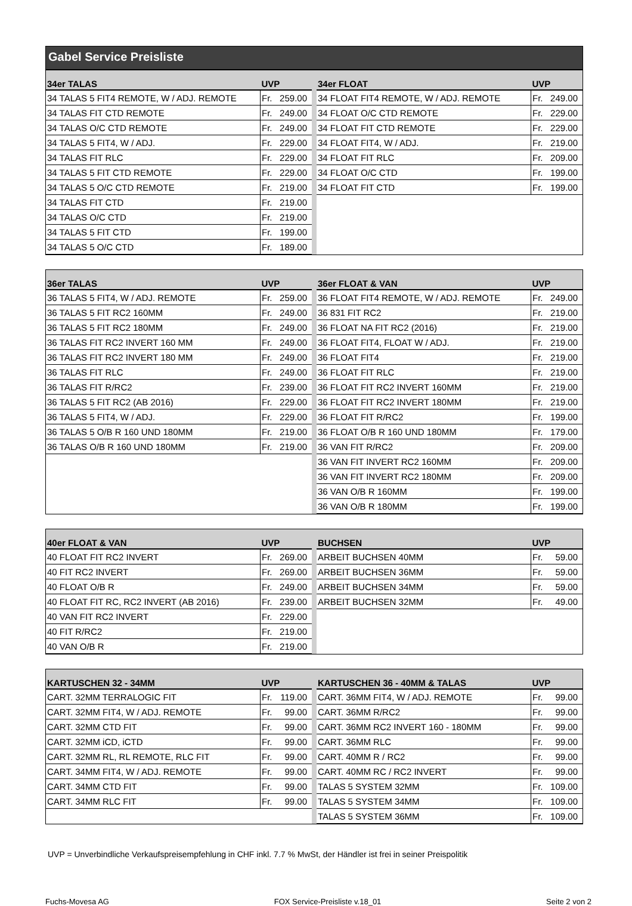Gabel Service Preisliste
| 34er TALAS | UVP |
| --- | --- |
| 34 TALAS 5 FIT4 REMOTE, W / ADJ. REMOTE | Fr. 259.00 |
| 34 TALAS FIT CTD REMOTE | Fr. 249.00 |
| 34 TALAS O/C CTD REMOTE | Fr. 249.00 |
| 34 TALAS 5 FIT4, W / ADJ. | Fr. 229.00 |
| 34 TALAS FIT RLC | Fr. 229.00 |
| 34 TALAS 5 FIT CTD REMOTE | Fr. 229.00 |
| 34 TALAS 5 O/C CTD REMOTE | Fr. 219.00 |
| 34 TALAS FIT CTD | Fr. 219.00 |
| 34 TALAS O/C CTD | Fr. 219.00 |
| 34 TALAS 5 FIT CTD | Fr. 199.00 |
| 34 TALAS 5 O/C CTD | Fr. 189.00 |
| 34er FLOAT | UVP |
| --- | --- |
| 34 FLOAT FIT4 REMOTE, W / ADJ. REMOTE | Fr. 249.00 |
| 34 FLOAT O/C CTD REMOTE | Fr. 229.00 |
| 34 FLOAT FIT CTD REMOTE | Fr. 229.00 |
| 34 FLOAT FIT4, W / ADJ. | Fr. 219.00 |
| 34 FLOAT FIT RLC | Fr. 209.00 |
| 34 FLOAT O/C CTD | Fr. 199.00 |
| 34 FLOAT FIT CTD | Fr. 199.00 |
| 36er TALAS | UVP |
| --- | --- |
| 36 TALAS 5 FIT4, W / ADJ. REMOTE | Fr. 259.00 |
| 36 TALAS 5 FIT RC2 160MM | Fr. 249.00 |
| 36 TALAS 5 FIT RC2 180MM | Fr. 249.00 |
| 36 TALAS FIT RC2 INVERT 160 MM | Fr. 249.00 |
| 36 TALAS FIT RC2 INVERT 180 MM | Fr. 249.00 |
| 36 TALAS FIT RLC | Fr. 249.00 |
| 36 TALAS FIT R/RC2 | Fr. 239.00 |
| 36 TALAS 5 FIT RC2 (AB 2016) | Fr. 229.00 |
| 36 TALAS 5 FIT4, W / ADJ. | Fr. 229.00 |
| 36 TALAS 5 O/B R 160 UND 180MM | Fr. 219.00 |
| 36 TALAS O/B R 160 UND 180MM | Fr. 219.00 |
| 36er FLOAT & VAN | UVP |
| --- | --- |
| 36 FLOAT FIT4 REMOTE, W / ADJ. REMOTE | Fr. 249.00 |
| 36 831 FIT RC2 | Fr. 219.00 |
| 36 FLOAT NA FIT RC2 (2016) | Fr. 219.00 |
| 36 FLOAT FIT4, FLOAT W / ADJ. | Fr. 219.00 |
| 36 FLOAT FIT4 | Fr. 219.00 |
| 36 FLOAT FIT RLC | Fr. 219.00 |
| 36 FLOAT FIT RC2 INVERT 160MM | Fr. 219.00 |
| 36 FLOAT FIT RC2 INVERT 180MM | Fr. 219.00 |
| 36 FLOAT FIT R/RC2 | Fr. 199.00 |
| 36 FLOAT O/B R 160 UND 180MM | Fr. 179.00 |
| 36 VAN FIT R/RC2 | Fr. 209.00 |
| 36 VAN FIT INVERT RC2 160MM | Fr. 209.00 |
| 36 VAN FIT INVERT RC2 180MM | Fr. 209.00 |
| 36 VAN O/B R 160MM | Fr. 199.00 |
| 36 VAN O/B R 180MM | Fr. 199.00 |
| 40er FLOAT & VAN | UVP |
| --- | --- |
| 40 FLOAT FIT RC2 INVERT | Fr. 269.00 |
| 40 FIT RC2 INVERT | Fr. 269.00 |
| 40 FLOAT O/B R | Fr. 249.00 |
| 40 FLOAT FIT RC, RC2 INVERT (AB 2016) | Fr. 239.00 |
| 40 VAN FIT RC2 INVERT | Fr. 229.00 |
| 40 FIT R/RC2 | Fr. 219.00 |
| 40 VAN O/B R | Fr. 219.00 |
| BUCHSEN | UVP |
| --- | --- |
| ARBEIT BUCHSEN 40MM | Fr. 59.00 |
| ARBEIT BUCHSEN 36MM | Fr. 59.00 |
| ARBEIT BUCHSEN 34MM | Fr. 59.00 |
| ARBEIT BUCHSEN 32MM | Fr. 49.00 |
| KARTUSCHEN 32 - 34MM | UVP |
| --- | --- |
| CART. 32MM TERRALOGIC FIT | Fr. 119.00 |
| CART. 32MM FIT4, W / ADJ. REMOTE | Fr. 99.00 |
| CART. 32MM CTD FIT | Fr. 99.00 |
| CART. 32MM iCD, iCTD | Fr. 99.00 |
| CART. 32MM RL, RL REMOTE, RLC FIT | Fr. 99.00 |
| CART. 34MM FIT4, W / ADJ. REMOTE | Fr. 99.00 |
| CART. 34MM CTD FIT | Fr. 99.00 |
| CART. 34MM RLC FIT | Fr. 99.00 |
| KARTUSCHEN 36 - 40MM & TALAS | UVP |
| --- | --- |
| CART. 36MM FIT4, W / ADJ. REMOTE | Fr. 99.00 |
| CART. 36MM R/RC2 | Fr. 99.00 |
| CART. 36MM RC2 INVERT 160 - 180MM | Fr. 99.00 |
| CART. 36MM RLC | Fr. 99.00 |
| CART. 40MM R / RC2 | Fr. 99.00 |
| CART. 40MM RC / RC2 INVERT | Fr. 99.00 |
| TALAS 5 SYSTEM 32MM | Fr. 109.00 |
| TALAS 5 SYSTEM 34MM | Fr. 109.00 |
| TALAS 5 SYSTEM 36MM | Fr. 109.00 |
UVP = Unverbindliche Verkaufspreisempfehlung in CHF inkl. 7.7 % MwSt, der Händler ist frei in seiner Preispolitik
Fuchs-Movesa AG FOX Service-Preisliste v.18_01 Seite 2 von 2